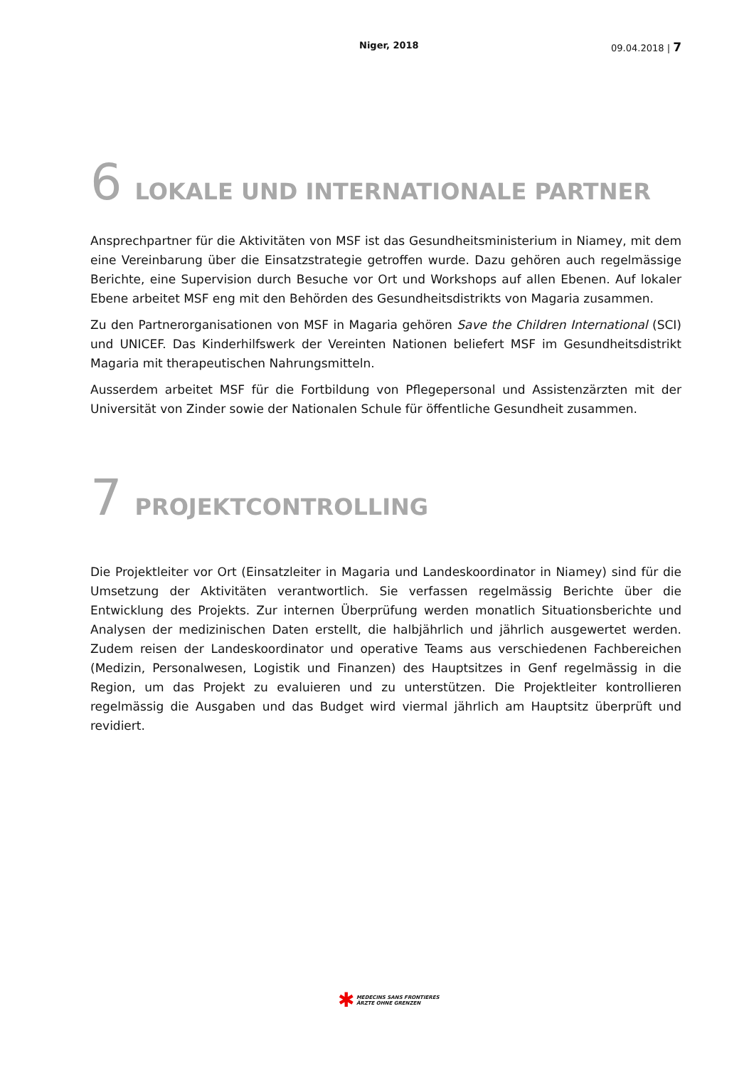Niger, 2018 09.04.2018 | 7
6 LOKALE UND INTERNATIONALE PARTNER
Ansprechpartner für die Aktivitäten von MSF ist das Gesundheitsministerium in Niamey, mit dem eine Vereinbarung über die Einsatzstrategie getroffen wurde. Dazu gehören auch regelmässige Berichte, eine Supervision durch Besuche vor Ort und Workshops auf allen Ebenen. Auf lokaler Ebene arbeitet MSF eng mit den Behörden des Gesundheitsdistrikts von Magaria zusammen.
Zu den Partnerorganisationen von MSF in Magaria gehören Save the Children International (SCI) und UNICEF. Das Kinderhilfswerk der Vereinten Nationen beliefert MSF im Gesundheitsdistrikt Magaria mit therapeutischen Nahrungsmitteln.
Ausserdem arbeitet MSF für die Fortbildung von Pflegepersonal und Assistenzärzten mit der Universität von Zinder sowie der Nationalen Schule für öffentliche Gesundheit zusammen.
7 PROJEKTCONTROLLING
Die Projektleiter vor Ort (Einsatzleiter in Magaria und Landeskoordinator in Niamey) sind für die Umsetzung der Aktivitäten verantwortlich. Sie verfassen regelmässig Berichte über die Entwicklung des Projekts. Zur internen Überprüfung werden monatlich Situationsberichte und Analysen der medizinischen Daten erstellt, die halbjährlich und jährlich ausgewertet werden. Zudem reisen der Landeskoordinator und operative Teams aus verschiedenen Fachbereichen (Medizin, Personalwesen, Logistik und Finanzen) des Hauptsitzes in Genf regelmässig in die Region, um das Projekt zu evaluieren und zu unterstützen. Die Projektleiter kontrollieren regelmässig die Ausgaben und das Budget wird viermal jährlich am Hauptsitz überprüft und revidiert.
✱ MEDECINS SANS FRONTIERES
ÄRZTE OHNE GRENZEN